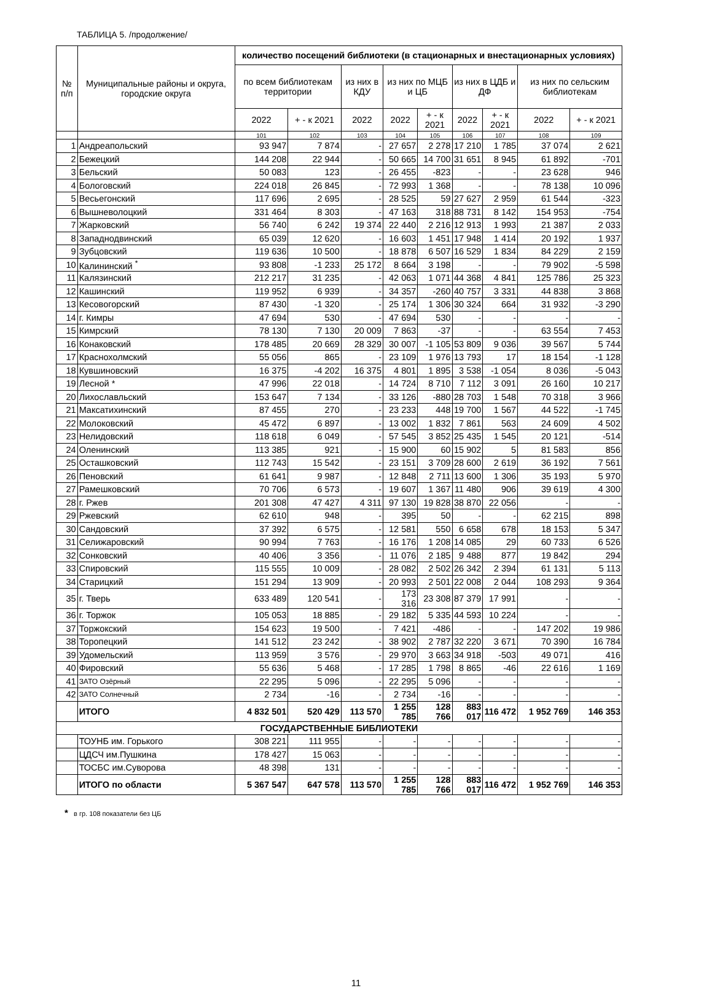ТАБЛИЦА 5. /продолжение/
| № п/п | Муниципальные районы и округа, городские округа | количество посещений библиотеки (в стационарных и внестационарных условиях) | | | | | | | | |
| --- | --- | --- | --- | --- | --- | --- | --- | --- | --- | --- |
| | | по всем библиотекам территории | | из них в КДУ | из них по МЦБ и ЦБ | | из них в ЦДБ и ДФ | | из них по сельским библиотекам | |
| | | 2022 | + - к 2021 | 2022 | 2022 | + - к 2021 | 2022 | + - к 2021 | 2022 | + - к 2021 |
| | | 101 | 102 | 103 | 104 | 105 | 106 | 107 | 108 | 109 |
| 1 | Андреапольский | 93 947 | 7 874 | - | 27 657 | 2 278 | 17 210 | 1 785 | 37 074 | 2 621 |
| 2 | Бежецкий | 144 208 | 22 944 | - | 50 665 | 14 700 | 31 651 | 8 945 | 61 892 | -701 |
| 3 | Бельский | 50 083 | 123 | - | 26 455 | -823 | - | - | 23 628 | 946 |
| 4 | Бологовский | 224 018 | 26 845 | - | 72 993 | 1 368 | - | - | 78 138 | 10 096 |
| 5 | Весьегонский | 117 696 | 2 695 | - | 28 525 | 59 | 27 627 | 2 959 | 61 544 | -323 |
| 6 | Вышневолоцкий | 331 464 | 8 303 | - | 47 163 | 318 | 88 731 | 8 142 | 154 953 | -754 |
| 7 | Жарковский | 56 740 | 6 242 | 19 374 | 22 440 | 2 216 | 12 913 | 1 993 | 21 387 | 2 033 |
| 8 | Западнодвинский | 65 039 | 12 620 | - | 16 603 | 1 451 | 17 948 | 1 414 | 20 192 | 1 937 |
| 9 | Зубцовский | 119 636 | 10 500 | - | 18 878 | 6 507 | 16 529 | 1 834 | 84 229 | 2 159 |
| 10 | Калининский <sup>*</sup> | 93 808 | -1 233 | 25 172 | 8 664 | 3 198 | - | - | 79 902 | -5 598 |
| 11 | Калязинский | 212 217 | 31 235 | - | 42 063 | 1 071 | 44 368 | 4 841 | 125 786 | 25 323 |
| 12 | Кашинский | 119 952 | 6 939 | - | 34 357 | -260 | 40 757 | 3 331 | 44 838 | 3 868 |
| 13 | Кесовогорский | 87 430 | -1 320 | - | 25 174 | 1 306 | 30 324 | 664 | 31 932 | -3 290 |
| 14 | г. Кимры | 47 694 | 530 | - | 47 694 | 530 | - | - | - | - |
| 15 | Кимрский | 78 130 | 7 130 | 20 009 | 7 863 | -37 | - | - | 63 554 | 7 453 |
| 16 | Конаковский | 178 485 | 20 669 | 28 329 | 30 007 | -1 105 | 53 809 | 9 036 | 39 567 | 5 744 |
| 17 | Краснохолмский | 55 056 | 865 | - | 23 109 | 1 976 | 13 793 | 17 | 18 154 | -1 128 |
| 18 | Кувшиновский | 16 375 | -4 202 | 16 375 | 4 801 | 1 895 | 3 538 | -1 054 | 8 036 | -5 043 |
| 19 | Лесной * | 47 996 | 22 018 | - | 14 724 | 8 710 | 7 112 | 3 091 | 26 160 | 10 217 |
| 20 | Лихославльский | 153 647 | 7 134 | - | 33 126 | -880 | 28 703 | 1 548 | 70 318 | 3 966 |
| 21 | Максатихинский | 87 455 | 270 | - | 23 233 | 448 | 19 700 | 1 567 | 44 522 | -1 745 |
| 22 | Молоковский | 45 472 | 6 897 | - | 13 002 | 1 832 | 7 861 | 563 | 24 609 | 4 502 |
| 23 | Нелидовский | 118 618 | 6 049 | - | 57 545 | 3 852 | 25 435 | 1 545 | 20 121 | -514 |
| 24 | Оленинский | 113 385 | 921 | - | 15 900 | 60 | 15 902 | 5 | 81 583 | 856 |
| 25 | Осташковский | 112 743 | 15 542 | - | 23 151 | 3 709 | 28 600 | 2 619 | 36 192 | 7 561 |
| 26 | Пеновский | 61 641 | 9 987 | - | 12 848 | 2 711 | 13 600 | 1 306 | 35 193 | 5 970 |
| 27 | Рамешковский | 70 706 | 6 573 | - | 19 607 | 1 367 | 11 480 | 906 | 39 619 | 4 300 |
| 28 | г. Ржев | 201 308 | 47 427 | 4 311 | 97 130 | 19 828 | 38 870 | 22 056 | - | - |
| 29 | Ржевский | 62 610 | 948 | - | 395 | 50 | - | - | 62 215 | 898 |
| 30 | Сандовский | 37 392 | 6 575 | - | 12 581 | 550 | 6 658 | 678 | 18 153 | 5 347 |
| 31 | Селижаровский | 90 994 | 7 763 | - | 16 176 | 1 208 | 14 085 | 29 | 60 733 | 6 526 |
| 32 | Сонковский | 40 406 | 3 356 | - | 11 076 | 2 185 | 9 488 | 877 | 19 842 | 294 |
| 33 | Спировский | 115 555 | 10 009 | - | 28 082 | 2 502 | 26 342 | 2 394 | 61 131 | 5 113 |
| 34 | Старицкий | 151 294 | 13 909 | - | 20 993 | 2 501 | 22 008 | 2 044 | 108 293 | 9 364 |
| 35 | г. Тверь | 633 489 | 120 541 | - | 173 316 | 23 308 | 87 379 | 17 991 | - | - |
| 36 | г. Торжок | 105 053 | 18 885 | - | 29 182 | 5 335 | 44 593 | 10 224 | - | - |
| 37 | Торжокский | 154 623 | 19 500 | - | 7 421 | -486 | - | - | 147 202 | 19 986 |
| 38 | Торопецкий | 141 512 | 23 242 | - | 38 902 | 2 787 | 32 220 | 3 671 | 70 390 | 16 784 |
| 39 | Удомельский | 113 959 | 3 576 | - | 29 970 | 3 663 | 34 918 | -503 | 49 071 | 416 |
| 40 | Фировский | 55 636 | 5 468 | - | 17 285 | 1 798 | 8 865 | -46 | 22 616 | 1 169 |
| 41 | ЗАТО Озёрный | 22 295 | 5 096 | - | 22 295 | 5 096 | - | - | - | - |
| 42 | ЗАТО Солнечный | 2 734 | -16 | - | 2 734 | -16 | - | - | - | - |
| | ИТОГО | 4 832 501 | 520 429 | 113 570 | 1 255 785 | 128 766 | 883 017 | 116 472 | 1 952 769 | 146 353 |
| ГОСУДАРСТВЕННЫЕ БИБЛИОТЕКИ | | | | | | | | | | |
| | ТОУНБ им. Горького | 308 221 | 111 955 | - | - | - | - | - | - | - |
| | ЦДСЧ им.Пушкина | 178 427 | 15 063 | - | - | - | - | - | - | - |
| | ТОСБС им.Суворова | 48 398 | 131 | - | - | - | - | - | - | - |
| | ИТОГО по области | 5 367 547 | 647 578 | 113 570 | 1 255 785 | 128 766 | 883 017 | 116 472 | 1 952 769 | 146 353 |
* в гр. 108 показатели без ЦБ
11